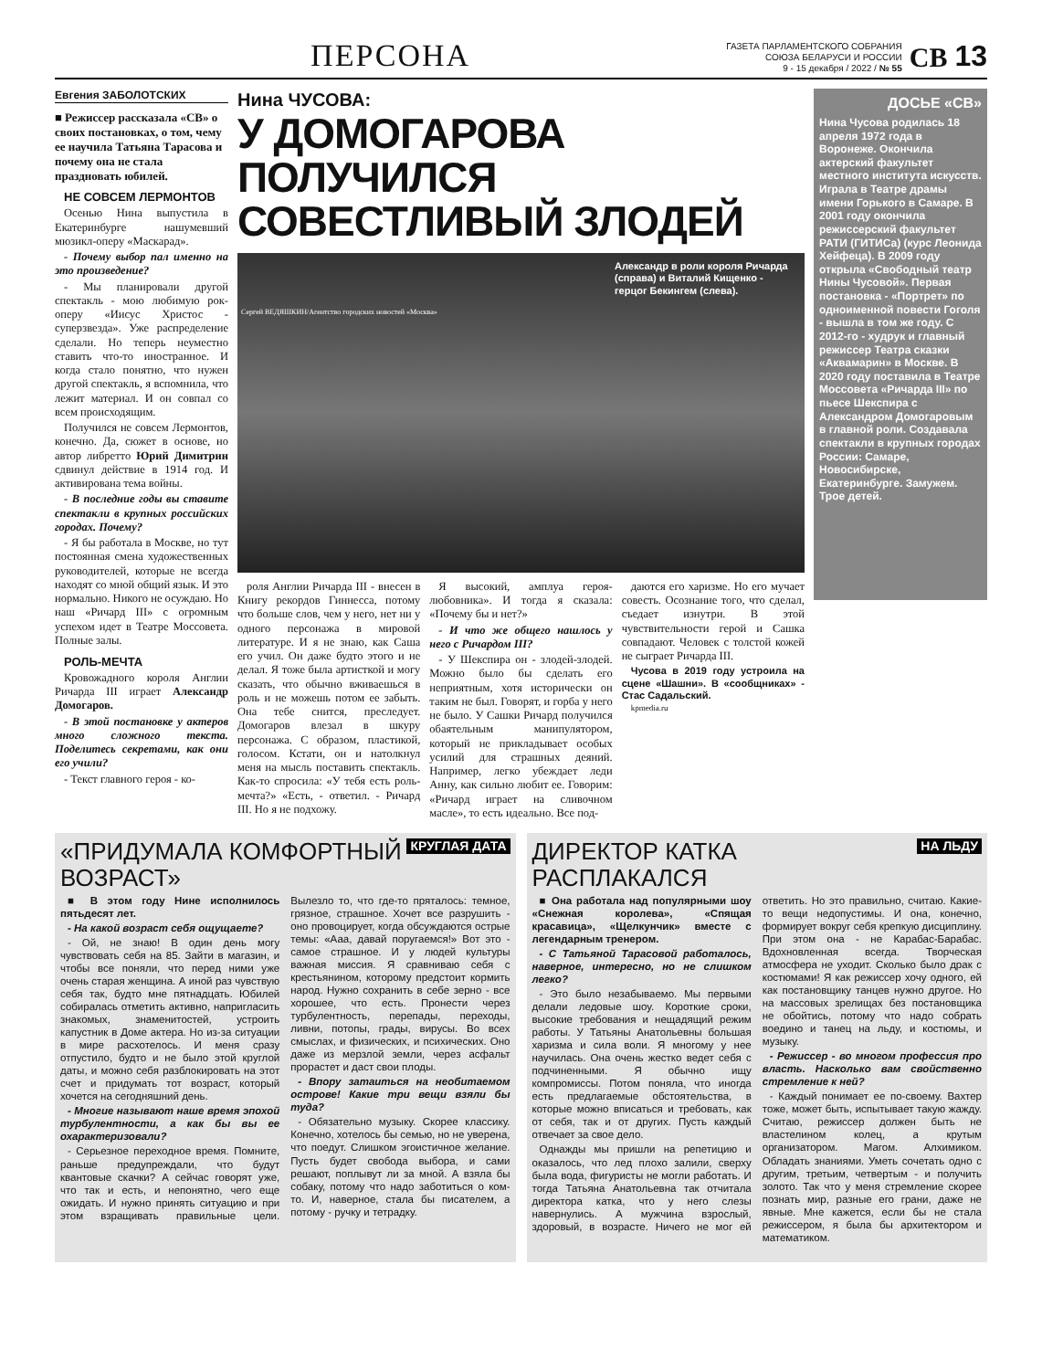ПЕРСОНА
ГАЗЕТА ПАРЛАМЕНТСКОГО СОБРАНИЯ
СОЮЗА БЕЛАРУСИ И РОССИИ
9 - 15 декабря / 2022 / № 55
СВ
13
Евгения ЗАБОЛОТСКИХ
■ Режиссер рассказала «СВ» о своих постановках, о том, чему ее научила Татьяна Тарасова и почему она не стала праздновать юбилей.
НЕ СОВСЕМ ЛЕРМОНТОВ
Осенью Нина выпустила в Екатеринбурге нашумевший мюзикл-оперу «Маскарад».
- Почему выбор пал именно на это произведение?
- Мы планировали другой спектакль - мою любимую рок-оперу «Иисус Христос - суперзвезда». Уже распределение сделали. Но теперь неуместно ставить что-то иностранное. И когда стало понятно, что нужен другой спектакль, я вспомнила, что лежит материал. И он совпал со всем происходящим.
Получился не совсем Лермонтов, конечно. Да, сюжет в основе, но автор либретто Юрий Димитрин сдвинул действие в 1914 год. И активирована тема войны.
- В последние годы вы ставите спектакли в крупных российских городах. Почему?
- Я бы работала в Москве, но тут постоянная смена художественных руководителей, которые не всегда находят со мной общий язык. И это нормально. Никого не осуждаю. Но наш «Ричард III» с огромным успехом идет в Театре Моссовета. Полные залы.
РОЛЬ-МЕЧТА
Кровожадного короля Англии Ричарда III играет Александр Домогаров.
- В этой постановке у актеров много сложного текста. Поделитесь секретами, как они его учили?
- Текст главного героя - ко-
Нина ЧУСОВА:
У ДОМОГАРОВА ПОЛУЧИЛСЯ СОВЕСТЛИВЫЙ ЗЛОДЕЙ
Александр в роли короля Ричарда (справа) и Виталий Кищенко - герцог Бекингем (слева).
Сергей ВЕДЯШКИН/Агентство городских новостей «Москва»
роля Англии Ричарда III - внесен в Книгу рекордов Гиннесса, потому что больше слов, чем у него, нет ни у одного персонажа в мировой литературе. И я не знаю, как Саша его учил. Он даже будто этого и не делал. Я тоже была артисткой и могу сказать, что обычно вживаешься в роль и не можешь потом ее забыть. Она тебе снится, преследует. Домогаров влезал в шкуру персонажа. С образом, пластикой, голосом. Кстати, он и натолкнул меня на мысль поставить спектакль. Как-то спросила: «У тебя есть роль-мечта?» «Есть, - ответил. - Ричард III. Но я не подхожу.
Я высокий, амплуа героя-любовника». И тогда я сказала: «Почему бы и нет?»
- И что же общего нашлось у него с Ричардом III?
- У Шекспира он - злодей-злодей. Можно было бы сделать его неприятным, хотя исторически он таким не был. Говорят, и горба у него не было. У Сашки Ричард получился обаятельным манипулятором, который не прикладывает особых усилий для страшных деяний. Например, легко убеждает леди Анну, как сильно любит ее. Говорим: «Ричард играет на сливочном масле», то есть идеально. Все под-
даются его харизме. Но его мучает совесть. Осознание того, что сделал, съедает изнутри. В этой чувствительности герой и Сашка совпадают. Человек с толстой кожей не сыграет Ричарда III.
Чусова в 2019 году устроила на сцене «Шашни». В «сообщниках» - Стас Садальский.
kpmedia.ru
ДОСЬЕ «СВ»
Нина Чусова родилась 18 апреля 1972 года в Воронеже. Окончила актерский факультет местного института искусств. Играла в Театре драмы имени Горького в Самаре. В 2001 году окончила режиссерский факультет РАТИ (ГИТИСа) (курс Леонида Хейфеца). В 2009 году открыла «Свободный театр Нины Чусовой». Первая постановка - «Портрет» по одноименной повести Гоголя - вышла в том же году. С 2012-го - худрук и главный режиссер Театра сказки «Аквамарин» в Москве. В 2020 году поставила в Театре Моссовета «Ричарда III» по пьесе Шекспира с Александром Домогаровым в главной роли. Создавала спектакли в крупных городах России: Самаре, Новосибирске, Екатеринбурге. Замужем. Трое детей.
КРУГЛАЯ ДАТА
«ПРИДУМАЛА КОМФОРТНЫЙ ВОЗРАСТ»
■ В этом году Нине исполнилось пятьдесят лет.
- На какой возраст себя ощущаете?
- Ой, не знаю! В один день могу чувствовать себя на 85. Зайти в магазин, и чтобы все поняли, что перед ними уже очень старая женщина. А иной раз чувствую себя так, будто мне пятнадцать. Юбилей собиралась отметить активно, напригласить знакомых, знаменитостей, устроить капустник в Доме актера. Но из-за ситуации в мире расхотелось. И меня сразу отпустило, будто и не было этой круглой даты, и можно себя разблокировать на этот счет и придумать тот возраст, который хочется на сегодняшний день.
- Многие называют наше время эпохой турбулентности, а как бы вы ее охарактеризовали?
- Серьезное переходное время. Помните, раньше предупреждали, что будут квантовые скачки? А сейчас говорят уже, что так и есть, и непонятно, чего еще ожидать. И нужно принять ситуацию и при этом взращивать правильные цели. Вылезло то, что где-то пряталось: темное, грязное, страшное. Хочет все разрушить - оно провоцирует, когда обсуждаются острые темы: «Ааа, давай поругаемся!» Вот это - самое страшное. И у людей культуры важная миссия. Я сравниваю себя с крестьянином, которому предстоит кормить народ. Нужно сохранить в себе зерно - все хорошее, что есть. Пронести через турбулентность, перепады, переходы, ливни, потопы, грады, вирусы. Во всех смыслах, и физических, и психических. Оно даже из мерзлой земли, через асфальт прорастет и даст свои плоды.
- Впору затаиться на необитаемом острове! Какие три вещи взяли бы туда?
- Обязательно музыку. Скорее классику. Конечно, хотелось бы семью, но не уверена, что поедут. Слишком эгоистичное желание. Пусть будет свобода выбора, и сами решают, поплывут ли за мной. А взяла бы собаку, потому что надо заботиться о ком-то. И, наверное, стала бы писателем, а потому - ручку и тетрадку.
НА ЛЬДУ
ДИРЕКТОР КАТКА РАСПЛАКАЛСЯ
■ Она работала над популярными шоу «Снежная королева», «Спящая красавица», «Щелкунчик» вместе с легендарным тренером.
- С Татьяной Тарасовой работалось, наверное, интересно, но не слишком легко?
- Это было незабываемо. Мы первыми делали ледовые шоу. Короткие сроки, высокие требования и нещадящий режим работы. У Татьяны Анатольевны большая харизма и сила воли. Я многому у нее научилась. Она очень жестко ведет себя с подчиненными. Я обычно ищу компромиссы. Потом поняла, что иногда есть предлагаемые обстоятельства, в которые можно вписаться и требовать, как от себя, так и от других. Пусть каждый отвечает за свое дело.
Однажды мы пришли на репетицию и оказалось, что лед плохо залили, сверху была вода, фигуристы не могли работать. И тогда Татьяна Анатольевна так отчитала директора катка, что у него слезы навернулись. А мужчина взрослый, здоровый, в возрасте. Ничего не мог ей ответить. Но это правильно, считаю. Какие-то вещи недопустимы. И она, конечно, формирует вокруг себя крепкую дисциплину. При этом она - не Карабас-Барабас. Вдохновленная всегда. Творческая атмосфера не уходит. Сколько было драк с костюмами! Я как режиссер хочу одного, ей как постановщику танцев нужно другое. Но на массовых зрелищах без постановщика не обойтись, потому что надо собрать воедино и танец на льду, и костюмы, и музыку.
- Режиссер - во многом профессия про власть. Насколько вам свойственно стремление к ней?
- Каждый понимает ее по-своему. Вахтер тоже, может быть, испытывает такую жажду. Считаю, режиссер должен быть не властелином колец, а крутым организатором. Магом. Алхимиком. Обладать знаниями. Уметь сочетать одно с другим, третьим, четвертым - и получить золото. Так что у меня стремление скорее познать мир, разные его грани, даже не явные. Мне кажется, если бы не стала режиссером, я была бы архитектором и математиком.